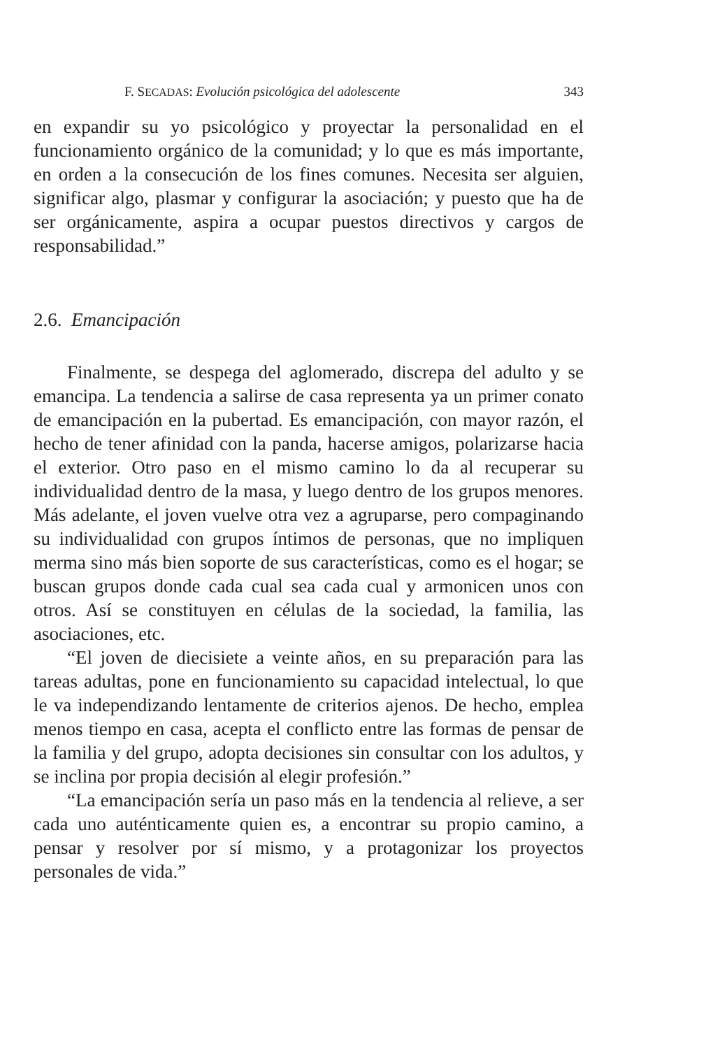F. SECADAS: Evolución psicológica del adolescente 343
en expandir su yo psicológico y proyectar la personalidad en el funcionamiento orgánico de la comunidad; y lo que es más importante, en orden a la consecución de los fines comunes. Necesita ser alguien, significar algo, plasmar y configurar la asociación; y puesto que ha de ser orgánicamente, aspira a ocupar puestos directivos y cargos de responsabilidad.”
2.6. Emancipación
Finalmente, se despega del aglomerado, discrepa del adulto y se emancipa. La tendencia a salirse de casa representa ya un primer conato de emancipación en la pubertad. Es emancipación, con mayor razón, el hecho de tener afinidad con la panda, hacerse amigos, polarizarse hacia el exterior. Otro paso en el mismo camino lo da al recuperar su individualidad dentro de la masa, y luego dentro de los grupos menores. Más adelante, el joven vuelve otra vez a agruparse, pero compaginando su individualidad con grupos íntimos de personas, que no impliquen merma sino más bien soporte de sus características, como es el hogar; se buscan grupos donde cada cual sea cada cual y armonicen unos con otros. Así se constituyen en células de la sociedad, la familia, las asociaciones, etc.
“El joven de diecisiete a veinte años, en su preparación para las tareas adultas, pone en funcionamiento su capacidad intelectual, lo que le va independizando lentamente de criterios ajenos. De hecho, emplea menos tiempo en casa, acepta el conflicto entre las formas de pensar de la familia y del grupo, adopta decisiones sin consultar con los adultos, y se inclina por propia decisión al elegir profesión.”
“La emancipación sería un paso más en la tendencia al relieve, a ser cada uno auténticamente quien es, a encontrar su propio camino, a pensar y resolver por sí mismo, y a protagonizar los proyectos personales de vida.”